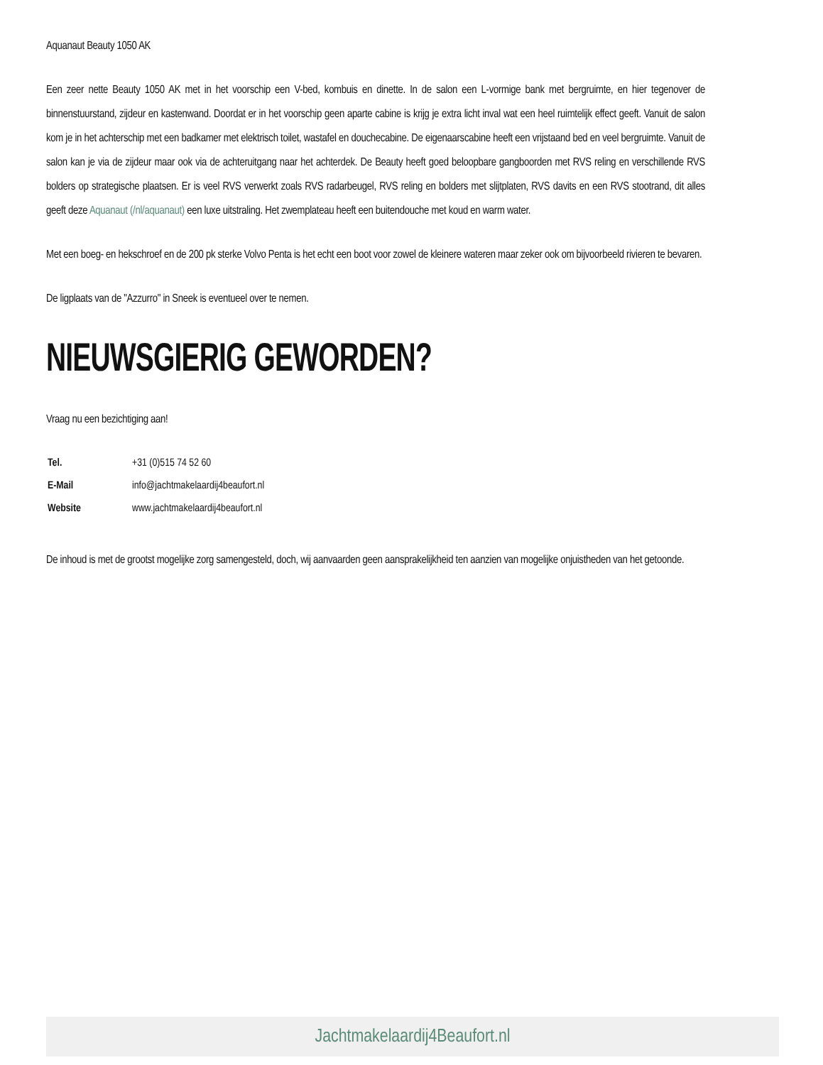Aquanaut Beauty 1050 AK
Een zeer nette Beauty 1050 AK met in het voorschip een V-bed, kombuis en dinette. In de salon een L-vormige bank met bergruimte, en hier tegenover de binnenstuurstand, zijdeur en kastenwand. Doordat er in het voorschip geen aparte cabine is krijg je extra licht inval wat een heel ruimtelijk effect geeft. Vanuit de salon kom je in het achterschip met een badkamer met elektrisch toilet, wastafel en douchecabine. De eigenaarscabine heeft een vrijstaand bed en veel bergruimte. Vanuit de salon kan je via de zijdeur maar ook via de achteruitgang naar het achterdek. De Beauty heeft goed beloopbare gangboorden met RVS reling en verschillende RVS bolders op strategische plaatsen. Er is veel RVS verwerkt zoals RVS radarbeugel, RVS reling en bolders met slijtplaten, RVS davits en een RVS stootrand, dit alles geeft deze Aquanaut (/nl/aquanaut) een luxe uitstraling. Het zwemplateau heeft een buitendouche met koud en warm water.
Met een boeg- en hekschroef en de 200 pk sterke Volvo Penta is het echt een boot voor zowel de kleinere wateren maar zeker ook om bijvoorbeeld rivieren te bevaren.
De ligplaats van de "Azzurro" in Sneek is eventueel over te nemen.
NIEUWSGIERIG GEWORDEN?
Vraag nu een bezichtiging aan!
| Tel. | +31 (0)515 74 52 60 |
| E-Mail | info@jachtmakelaardij4beaufort.nl |
| Website | www.jachtmakelaardij4beaufort.nl |
De inhoud is met de grootst mogelijke zorg samengesteld, doch, wij aanvaarden geen aansprakelijkheid ten aanzien van mogelijke onjuistheden van het getoonde.
Jachtmakelaardij4Beaufort.nl